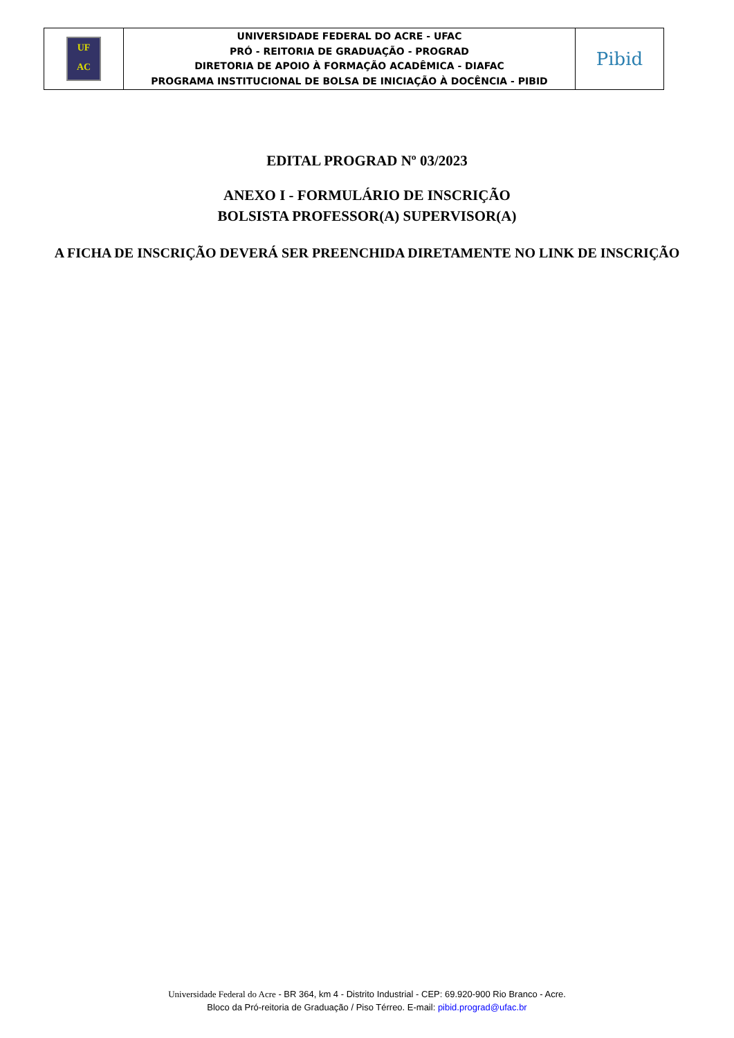| UF AC | UNIVERSIDADE FEDERAL DO ACRE - UFAC PRÓ - REITORIA DE GRADUAÇÃO - PROGRAD DIRETORIA DE APOIO À FORMAÇÃO ACADÊMICA - DIAFAC PROGRAMA INSTITUCIONAL DE BOLSA DE INICIAÇÃO À DOCÊNCIA - PIBID | Pibid |
EDITAL PROGRAD Nº 03/2023
ANEXO I - FORMULÁRIO DE INSCRIÇÃO
BOLSISTA PROFESSOR(A) SUPERVISOR(A)
A FICHA DE INSCRIÇÃO DEVERÁ SER PREENCHIDA DIRETAMENTE NO LINK DE INSCRIÇÃO
Universidade Federal do Acre - BR 364, km 4 - Distrito Industrial - CEP: 69.920-900 Rio Branco - Acre.
Bloco da Pró-reitoria de Graduação / Piso Térreo. E-mail: pibid.prograd@ufac.br